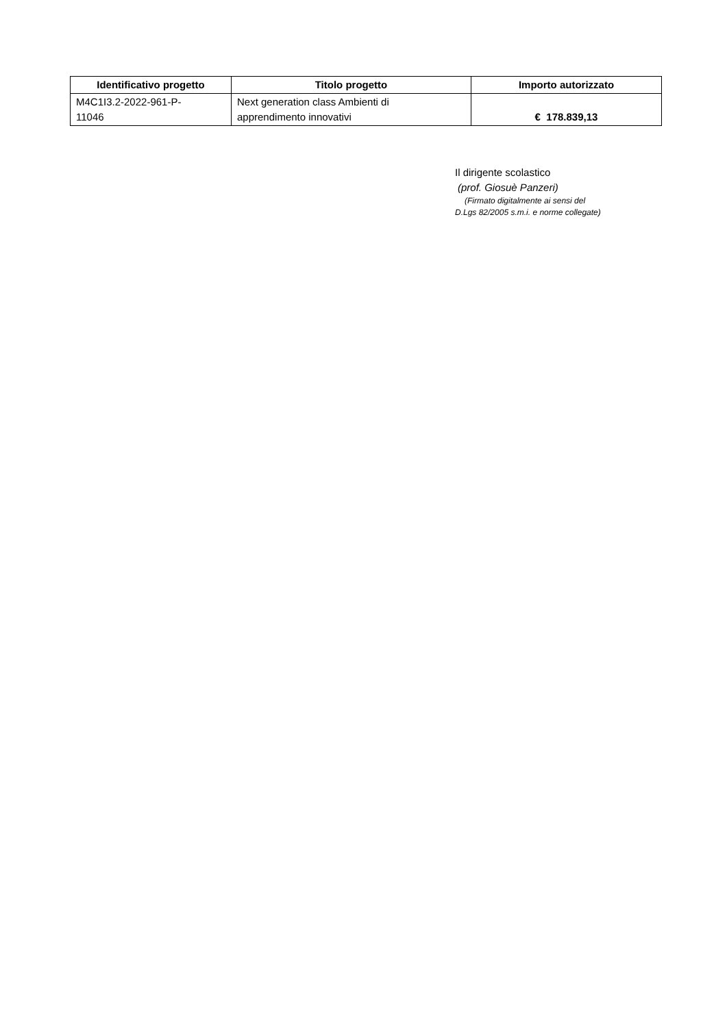| Identificativo progetto | Titolo progetto | Importo autorizzato |
| --- | --- | --- |
| M4C1I3.2-2022-961-P- 11046 | Next generation class Ambienti di apprendimento innovativi | € 178.839,13 |
Il dirigente scolastico
(prof. Giosuè Panzeri)
(Firmato digitalmente ai sensi del
D.Lgs 82/2005 s.m.i. e norme collegate)